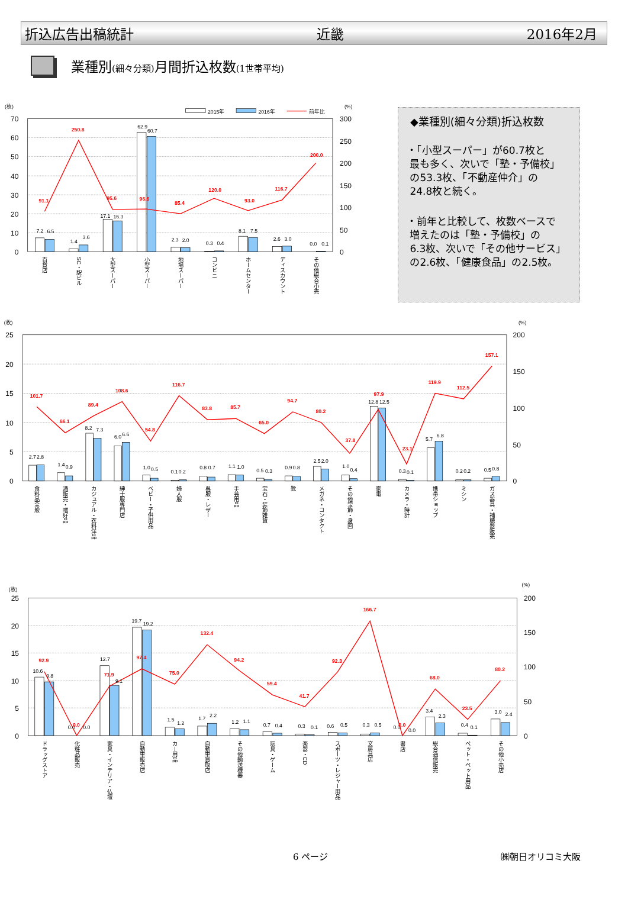折込広告出稿統計 近畿 2016年2月
業種別(細々分類) 月間折込枚数(1世帯平均)
(枚)
(%)
2015年
2016年
前年比
70
60
50
40
30
20
10
0
300
250
200
150
100
50
0
7.2
6.5
1.4
3.6
17.1
16.3
62.9
60.7
2.3
2.0
0.3
0.4
8.1
7.5
2.6
3.0
0.0
0.1
91.1
250.8
95.6
96.6
85.4
120.0
93.0
116.7
200.0
百貨店
SC・駅ビル
大型スーパー
小型スーパー
地場スーパー
コンビニ
ホームセンター
ディスカウント
その他総合小売
◆業種別(細々分類)折込枚数
・「小型スーパー」が60.7枚と
最も多く、次いで「塾・予備校」
の53.3枚、「不動産仲介」の
24.8枚と続く。
・前年と比較して、枚数ベースで
増えたのは「塾・予備校」の
6.3枚、次いで「その他サービス」
の2.6枚、「健康食品」の2.5枚。
(枚)
(%)
25
20
15
10
5
0
200
150
100
50
0
2.7
2.8
1.4
0.9
8.2
7.3
6.0
6.6
1.0
0.5
0.1
0.2
0.8
0.7
1.1
1.0
0.5
0.3
0.9
0.8
2.5
2.0
1.0
0.4
12.8
12.5
0.3
0.1
5.7
6.8
0.2
0.2
0.5
0.8
101.7
66.1
89.4
108.6
54.8
116.7
83.8
85.7
65.0
94.7
80.2
37.8
97.9
23.1
119.9
112.5
157.1
食料品全般
酒販売・嗜好品
カジュアル・衣料洋品
紳士服専門店
ベビー・子供用品
婦人服
呉服・レザー
手芸用品
宝石・装飾雑貨
靴
メガネ・コンタクト
その他宝飾・身回
家電
カメラ・時計
携帯ショップ
ミシン
ガス器具・補聴器販売
(枚)
(%)
25
20
15
10
5
0
200
150
100
50
0
10.6
9.8
0.0
0.0
12.7
9.1
19.7
19.2
1.5
1.2
1.7
2.2
1.2
1.1
0.7
0.4
0.3
0.1
0.6
0.5
0.3
0.5
0.0
0.0
3.4
2.3
0.4
0.1
3.0
2.4
92.9
0.0
71.9
97.4
75.0
132.4
94.2
59.4
41.7
92.3
166.7
0.0
68.0
23.5
80.2
ドラッグストア
化粧品販売
家具・インテリア・仏壇
自動車販売店
カー用品
自動車買取店
その他輸送機器
玩具・ゲーム
楽器・CD
スポーツ・レジャー用品
文房具店
書店
総合通信販売
ペット・ペット用品
その他小売店
6 ページ ㈱朝日オリコミ大阪